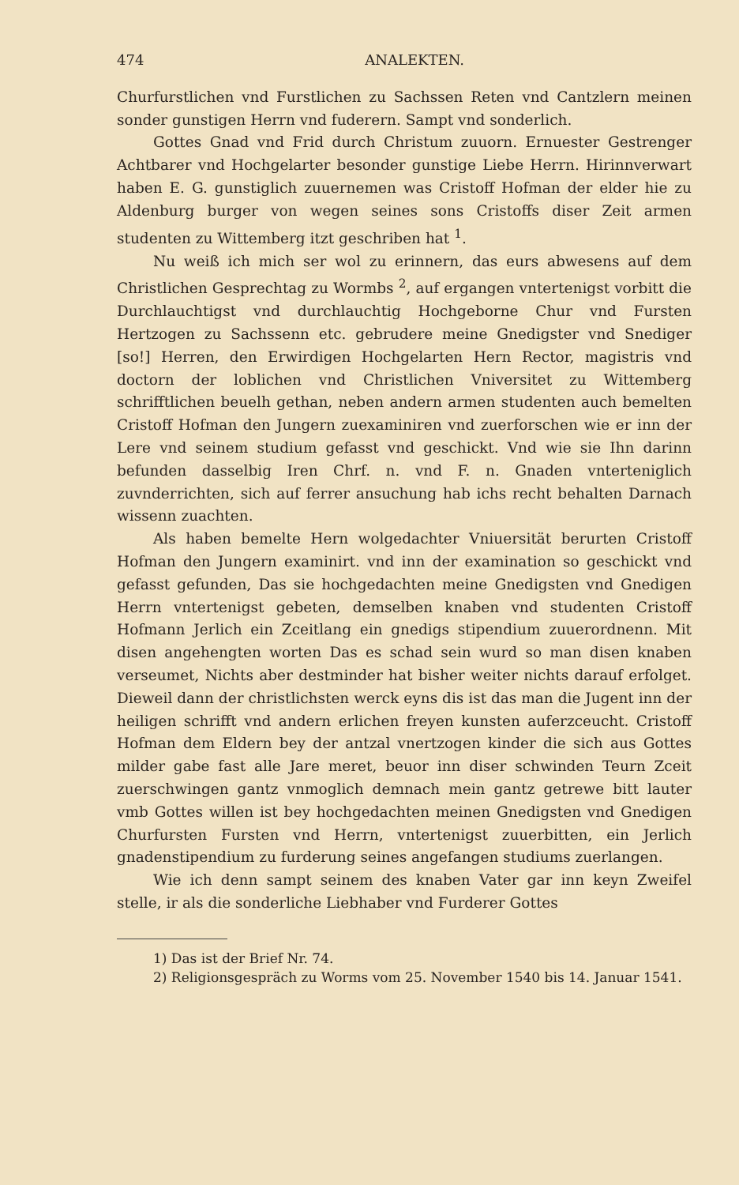474 ANALEKTEN.
Churfurstlichen vnd Furstlichen zu Sachssen Reten vnd Cantzlern meinen sonder gunstigen Herrn vnd fuderern. Sampt vnd sonderlich.
Gottes Gnad vnd Frid durch Christum zuuorn. Ernuester Gestrenger Achtbarer vnd Hochgelarter besonder gunstige Liebe Herrn. Hirinnverwart haben E. G. gunstiglich zuuernemen was Cristoff Hofman der elder hie zu Aldenburg burger von wegen seines sons Cristoffs diser Zeit armen studenten zu Wittemberg itzt geschriben hat <sup>1</sup>.
Nu weiß ich mich ser wol zu erinnern, das eurs abwesens auf dem Christlichen Gesprechtag zu Wormbs <sup>2</sup>, auf ergangen vntertenigst vorbitt die Durchlauchtigst vnd durchlauchtig Hochgeborne Chur vnd Fursten Hertzogen zu Sachssenn etc. gebrudere meine Gnedigster vnd Snediger [so!] Herren, den Erwirdigen Hochgelarten Hern Rector, magistris vnd doctorn der loblichen vnd Christlichen Vniversitet zu Wittemberg schrifftlichen beuelh gethan, neben andern armen studenten auch bemelten Cristoff Hofman den Jungern zuexaminiren vnd zuerforschen wie er inn der Lere vnd seinem studium gefasst vnd geschickt. Vnd wie sie Ihn darinn befunden dasselbig Iren Chrf. n. vnd F. n. Gnaden vnterteniglich zuvnderrichten, sich auf ferrer ansuchung hab ichs recht behalten Darnach wissenn zuachten.
Als haben bemelte Hern wolgedachter Vniuersität berurten Cristoff Hofman den Jungern examinirt. vnd inn der examination so geschickt vnd gefasst gefunden, Das sie hochgedachten meine Gnedigsten vnd Gnedigen Herrn vntertenigst gebeten, demselben knaben vnd studenten Cristoff Hofmann Jerlich ein Zceitlang ein gnedigs stipendium zuuerordnenn. Mit disen angehengten worten Das es schad sein wurd so man disen knaben verseumet, Nichts aber destminder hat bisher weiter nichts darauf erfolget. Dieweil dann der christlichsten werck eyns dis ist das man die Jugent inn der heiligen schrifft vnd andern erlichen freyen kunsten auferzceucht. Cristoff Hofman dem Eldern bey der antzal vnertzogen kinder die sich aus Gottes milder gabe fast alle Jare meret, beuor inn diser schwinden Teurn Zceit zuerschwingen gantz vnmoglich demnach mein gantz getrewe bitt lauter vmb Gottes willen ist bey hochgedachten meinen Gnedigsten vnd Gnedigen Churfursten Fursten vnd Herrn, vntertenigst zuuerbitten, ein Jerlich gnadenstipendium zu furderung seines angefangen studiums zuerlangen.
Wie ich denn sampt seinem des knaben Vater gar inn keyn Zweifel stelle, ir als die sonderliche Liebhaber vnd Furderer Gottes
1) Das ist der Brief Nr. 74.
2) Religionsgespräch zu Worms vom 25. November 1540 bis 14. Januar 1541.